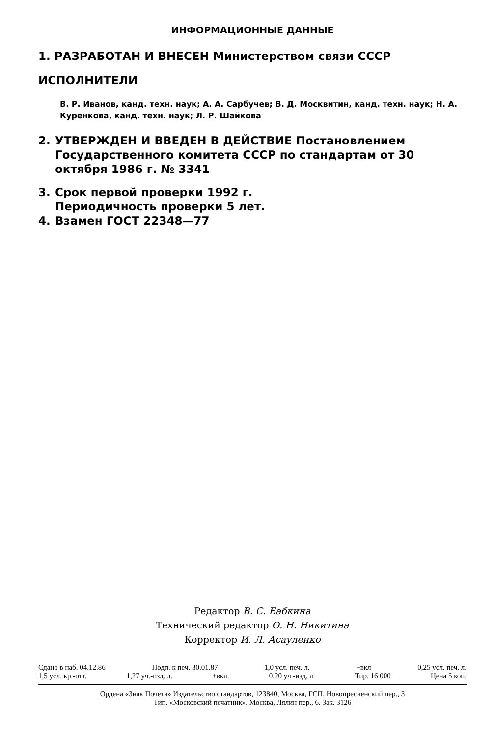ИНФОРМАЦИОННЫЕ ДАННЫЕ
1. РАЗРАБОТАН И ВНЕСЕН Министерством связи СССР
ИСПОЛНИТЕЛИ
В. Р. Иванов, канд. техн. наук; А. А. Сарбучев; В. Д. Москвитин, канд. техн. наук; Н. А. Куренкова, канд. техн. наук; Л. Р. Шайкова
2. УТВЕРЖДЕН И ВВЕДЕН В ДЕЙСТВИЕ Постановлением Государственного комитета СССР по стандартам от 30 октября 1986 г. № 3341
3. Срок первой проверки 1992 г.
Периодичность проверки 5 лет.
4. Взамен ГОСТ 22348—77
Редактор В. С. Бабкина
Технический редактор О. Н. Никитина
Корректор И. Л. Асауленко
Сдано в наб. 04.12.86 Подп. к печ. 30.01.87 1,0 усл. печ. л. +вкл 0,25 усл. печ. л.
1,5 усл. кр.-отт. 1,27 уч.-изд. л. +вкл. 0,20 уч.-изд. л. Тир. 16 000 Цена 5 коп.
Ордена «Знак Почета» Издательство стандартов, 123840, Москва, ГСП, Новопресненский пер., 3
Тип. «Московский печатник». Москва, Лялин пер., 6. Зак. 3126